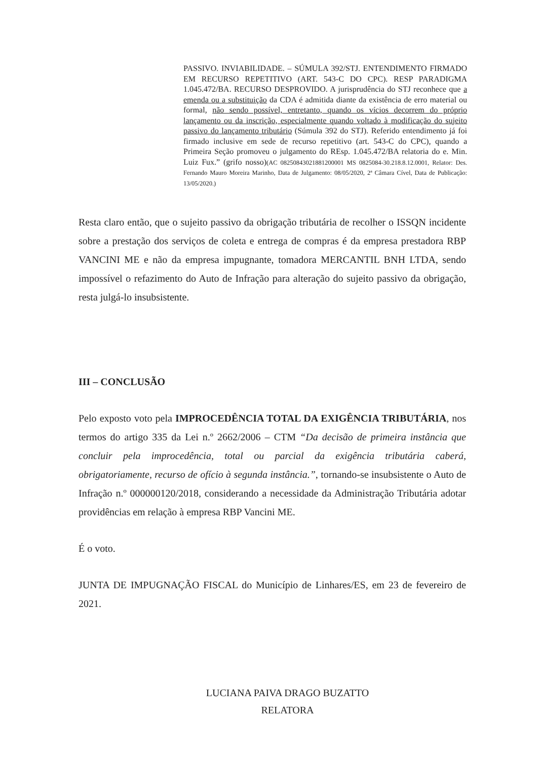PASSIVO. INVIABILIDADE. – SÚMULA 392/STJ. ENTENDIMENTO FIRMADO EM RECURSO REPETITIVO (ART. 543-C DO CPC). RESP PARADIGMA 1.045.472/BA. RECURSO DESPROVIDO. A jurisprudência do STJ reconhece que a emenda ou a substituição da CDA é admitida diante da existência de erro material ou formal, não sendo possível, entretanto, quando os vícios decorrem do próprio lançamento ou da inscrição, especialmente quando voltado à modificação do sujeito passivo do lançamento tributário (Súmula 392 do STJ). Referido entendimento já foi firmado inclusive em sede de recurso repetitivo (art. 543-C do CPC), quando a Primeira Seção promoveu o julgamento do REsp. 1.045.472/BA relatoria do e. Min. Luiz Fux.” (grifo nosso)(AC 08250843021881200001 MS 0825084-30.218.8.12.0001, Relator: Des. Fernando Mauro Moreira Marinho, Data de Julgamento: 08/05/2020, 2ª Câmara Cível, Data de Publicação: 13/05/2020.)
Resta claro então, que o sujeito passivo da obrigação tributária de recolher o ISSQN incidente sobre a prestação dos serviços de coleta e entrega de compras é da empresa prestadora RBP VANCINI ME e não da empresa impugnante, tomadora MERCANTIL BNH LTDA, sendo impossível o refazimento do Auto de Infração para alteração do sujeito passivo da obrigação, resta julgá-lo insubsistente.
III – CONCLUSÃO
Pelo exposto voto pela IMPROCEDÊNCIA TOTAL DA EXIGÊNCIA TRIBUTÁRIA, nos termos do artigo 335 da Lei n.º 2662/2006 – CTM “Da decisão de primeira instância que concluir pela improcedência, total ou parcial da exigência tributária caberá, obrigatoriamente, recurso de ofício à segunda instância.”, tornando-se insubsistente o Auto de Infração n.º 000000120/2018, considerando a necessidade da Administração Tributária adotar providências em relação à empresa RBP Vancini ME.
É o voto.
JUNTA DE IMPUGNAÇÃO FISCAL do Município de Linhares/ES, em 23 de fevereiro de 2021.
LUCIANA PAIVA DRAGO BUZATTO
RELATORA